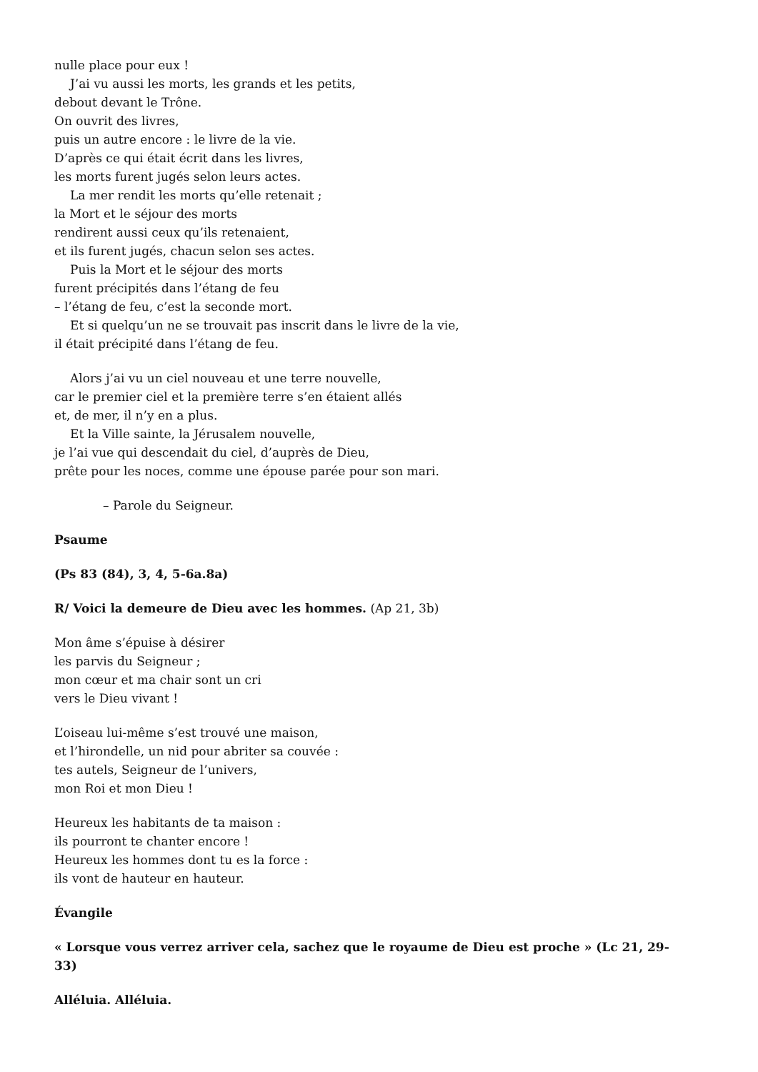nulle place pour eux !
J’ai vu aussi les morts, les grands et les petits,
debout devant le Trône.
On ouvrit des livres,
puis un autre encore : le livre de la vie.
D’après ce qui était écrit dans les livres,
les morts furent jugés selon leurs actes.
La mer rendit les morts qu’elle retenait ;
la Mort et le séjour des morts
rendirent aussi ceux qu’ils retenaient,
et ils furent jugés, chacun selon ses actes.
Puis la Mort et le séjour des morts
furent précipités dans l’étang de feu
– l’étang de feu, c’est la seconde mort.
Et si quelqu’un ne se trouvait pas inscrit dans le livre de la vie,
il était précipité dans l’étang de feu.
Alors j’ai vu un ciel nouveau et une terre nouvelle,
car le premier ciel et la première terre s’en étaient allés
et, de mer, il n’y en a plus.
Et la Ville sainte, la Jérusalem nouvelle,
je l’ai vue qui descendait du ciel, d’auprès de Dieu,
prête pour les noces, comme une épouse parée pour son mari.
– Parole du Seigneur.
Psaume
(Ps 83 (84), 3, 4, 5-6a.8a)
R/ Voici la demeure de Dieu avec les hommes. (Ap 21, 3b)
Mon âme s’épuise à désirer
les parvis du Seigneur ;
mon cœur et ma chair sont un cri
vers le Dieu vivant !
L’oiseau lui-même s’est trouvé une maison,
et l’hirondelle, un nid pour abriter sa couvée :
tes autels, Seigneur de l’univers,
mon Roi et mon Dieu !
Heureux les habitants de ta maison :
ils pourront te chanter encore !
Heureux les hommes dont tu es la force :
ils vont de hauteur en hauteur.
Évangile
« Lorsque vous verrez arriver cela, sachez que le royaume de Dieu est proche » (Lc 21, 29-33)
Alléluia. Alléluia.